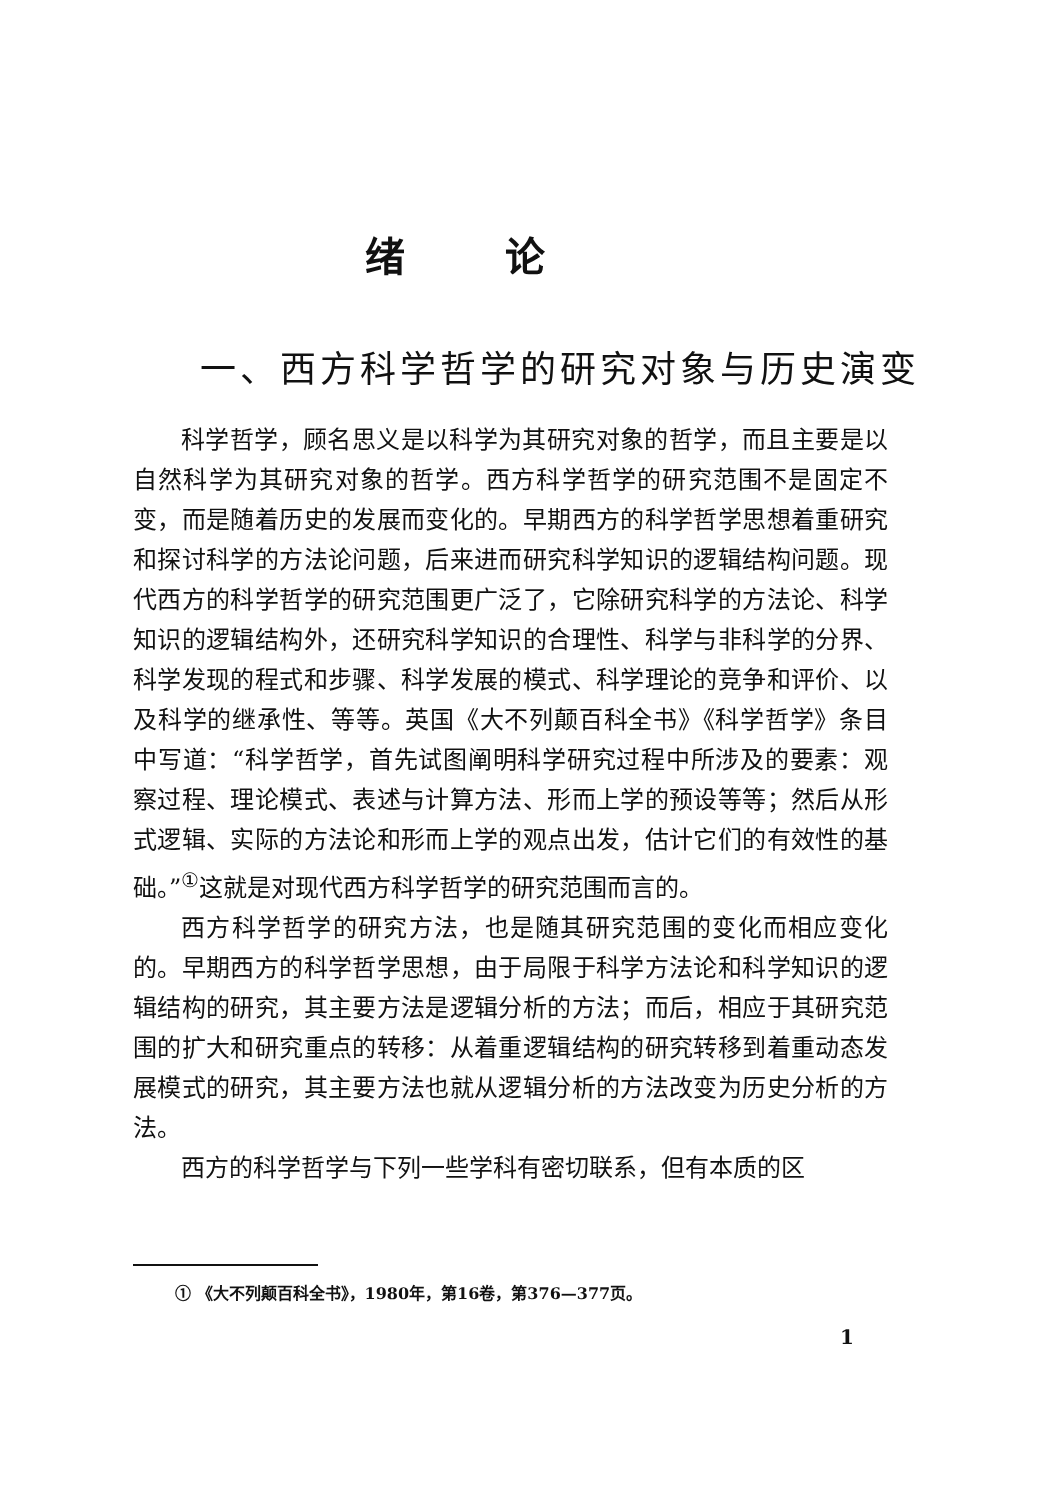绪论
一、西方科学哲学的研究对象与历史演变
科学哲学，顾名思义是以科学为其研究对象的哲学，而且主要是以自然科学为其研究对象的哲学。西方科学哲学的研究范围不是固定不变，而是随着历史的发展而变化的。早期西方的科学哲学思想着重研究和探讨科学的方法论问题，后来进而研究科学知识的逻辑结构问题。现代西方的科学哲学的研究范围更广泛了，它除研究科学的方法论、科学知识的逻辑结构外，还研究科学知识的合理性、科学与非科学的分界、科学发现的程式和步骤、科学发展的模式、科学理论的竞争和评价、以及科学的继承性、等等。英国《大不列颠百科全书》《科学哲学》条目中写道：“科学哲学，首先试图阐明科学研究过程中所涉及的要素：观察过程、理论模式、表述与计算方法、形而上学的预设等等；然后从形式逻辑、实际的方法论和形而上学的观点出发，估计它们的有效性的基础。”<sup>①</sup>这就是对现代西方科学哲学的研究范围而言的。
西方科学哲学的研究方法，也是随其研究范围的变化而相应变化的。早期西方的科学哲学思想，由于局限于科学方法论和科学知识的逻辑结构的研究，其主要方法是逻辑分析的方法；而后，相应于其研究范围的扩大和研究重点的转移：从着重逻辑结构的研究转移到着重动态发展模式的研究，其主要方法也就从逻辑分析的方法改变为历史分析的方法。
西方的科学哲学与下列一些学科有密切联系，但有本质的区
① 《大不列颠百科全书》，1980年，第16卷，第376—377页。
1